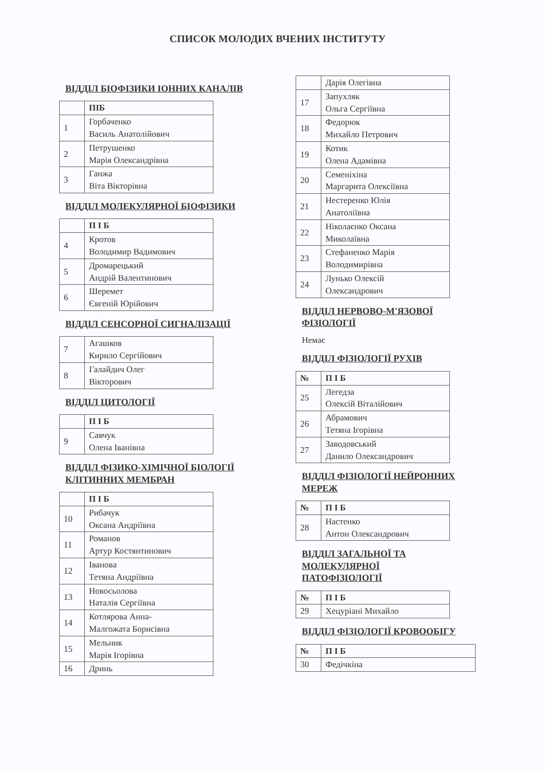СПИСОК МОЛОДИХ ВЧЕНИХ ІНСТИТУТУ
ВІДДІЛ БІОФІЗИКИ ІОННИХ КАНАЛІВ
| | ПІБ |
| --- | --- |
| 1 | Горбаченко Василь Анатолійович |
| 2 | Петрушенко Марія Олександрівна |
| 3 | Ганжа Віта Вікторівна |
ВІДДІЛ МОЛЕКУЛЯРНОЇ БІОФІЗИКИ
| | П І Б |
| --- | --- |
| 4 | Кротов Володимир Вадимович |
| 5 | Дромарецький Андрій Валентинович |
| 6 | Шеремет Євгеній Юрійович |
ВІДДІЛ СЕНСОРНОЇ СИГНАЛІЗАЦІЇ
| 7 | Агашков Кирило Сергійович |
| 8 | Галайдич Олег Вікторович |
ВІДДІЛ ЦИТОЛОГІЇ
| | П І Б |
| --- | --- |
| 9 | Савчук Олена Іванівна |
ВІДДІЛ ФІЗИКО-ХІМІЧНОЇ БІОЛОГІЇ КЛІТИННИХ МЕМБРАН
| | П І Б |
| --- | --- |
| 10 | Рибачук Оксана Андріївна |
| 11 | Романов Артур Костянтинович |
| 12 | Іванова Тетяна Андріївна |
| 13 | Новосьолова Наталія Сергіївна |
| 14 | Котлярова Анна- Малгожата Борисівна |
| 15 | Мельник Марія Ігорівна |
| 16 | Дринь |
| | Дарія Олегівна |
| 17 | Запухляк Ольга Сергіївна |
| 18 | Федорюк Михайло Петрович |
| 19 | Котик Олена Адамівна |
| 20 | Семеніхіна Маргарита Олексіївна |
| 21 | Нестеренко Юлія Анатоліївна |
| 22 | Ніколаєнко Оксана Миколаївна |
| 23 | Стефаненко Марія Володимирівна |
| 24 | Лунько Олексій Олександрович |
ВІДДІЛ НЕРВОВО-М'ЯЗОВОЇ ФІЗІОЛОГІЇ
Немає
ВІДДІЛ ФІЗІОЛОГІЇ РУХІВ
| № | П І Б |
| --- | --- |
| 25 | Легедза Олексій Віталійович |
| 26 | Абрамович Тетяна Ігорівна |
| 27 | Заводовський Данило Олександрович |
ВІДДІЛ ФІЗІОЛОГІЇ НЕЙРОННИХ МЕРЕЖ
| № | П І Б |
| --- | --- |
| 28 | Настенко Антон Олександрович |
ВІДДІЛ ЗАГАЛЬНОЇ ТА МОЛЕКУЛЯРНОЇ ПАТОФІЗІОЛОГІЇ
| № | П І Б |
| --- | --- |
| 29 | Хецуріані Михайло |
ВІДДІЛ ФІЗІОЛОГІЇ КРОВООБІГУ
| № | П І Б |
| --- | --- |
| 30 | Федічкіна |